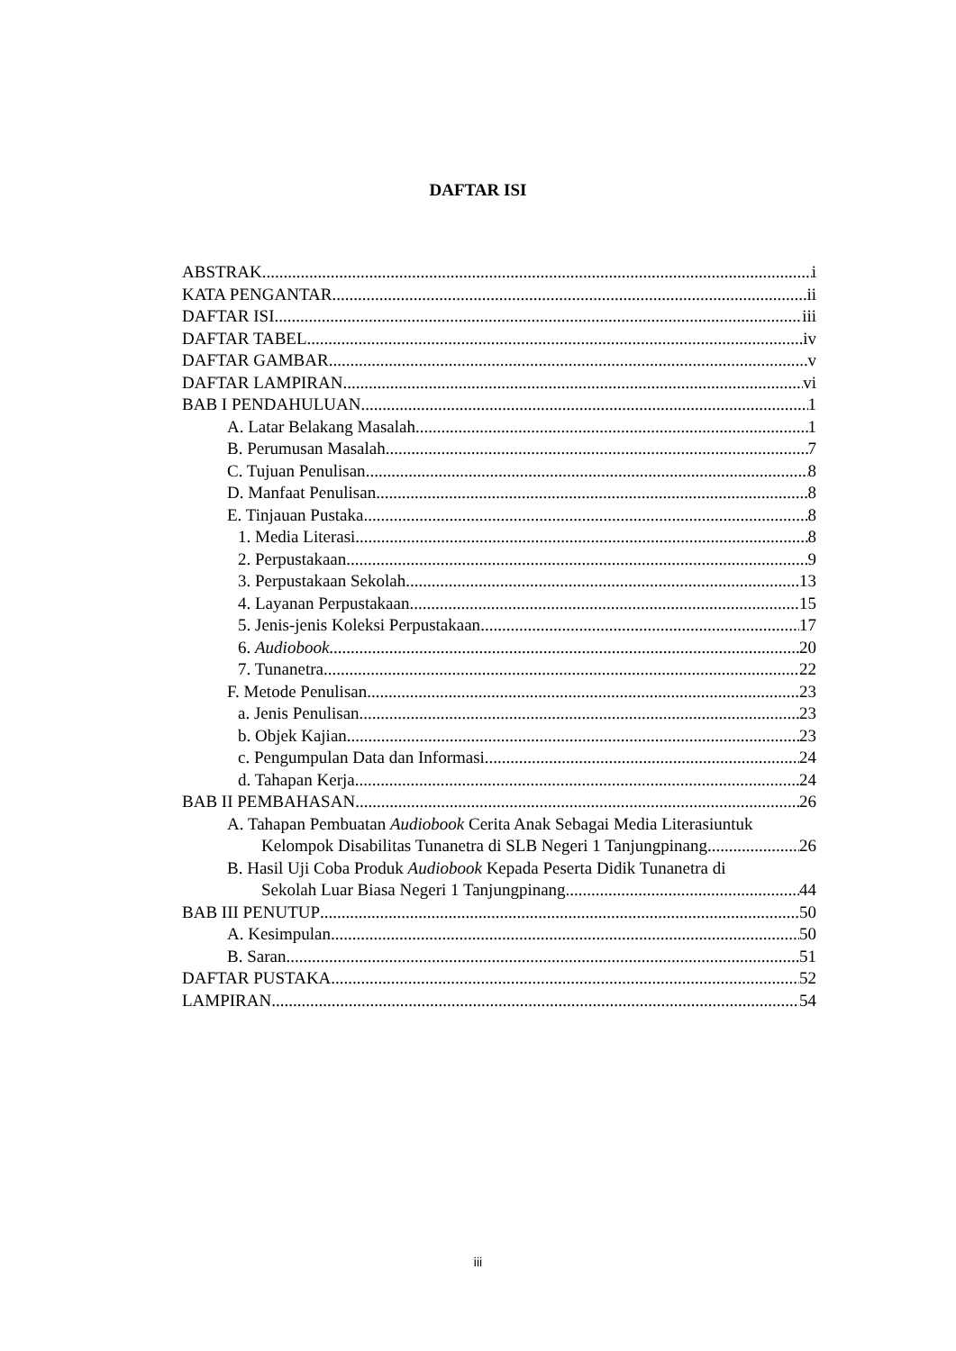DAFTAR ISI
ABSTRAK i
KATA PENGANTAR ii
DAFTAR ISI iii
DAFTAR TABEL iv
DAFTAR GAMBAR v
DAFTAR LAMPIRAN vi
BAB I PENDAHULUAN 1
A. Latar Belakang Masalah 1
B. Perumusan Masalah 7
C. Tujuan Penulisan 8
D. Manfaat Penulisan 8
E. Tinjauan Pustaka 8
1. Media Literasi 8
2. Perpustakaan 9
3. Perpustakaan Sekolah 13
4. Layanan Perpustakaan 15
5. Jenis-jenis Koleksi Perpustakaan 17
6. Audiobook 20
7. Tunanetra 22
F. Metode Penulisan 23
a. Jenis Penulisan 23
b. Objek Kajian 23
c. Pengumpulan Data dan Informasi 24
d. Tahapan Kerja 24
BAB II PEMBAHASAN 26
A. Tahapan Pembuatan Audiobook Cerita Anak Sebagai Media Literasiuntuk
Kelompok Disabilitas Tunanetra di SLB Negeri 1 Tanjungpinang 26
B. Hasil Uji Coba Produk Audiobook Kepada Peserta Didik Tunanetra di
Sekolah Luar Biasa Negeri 1 Tanjungpinang 44
BAB III PENUTUP 50
A. Kesimpulan 50
B. Saran 51
DAFTAR PUSTAKA 52
LAMPIRAN 54
iii